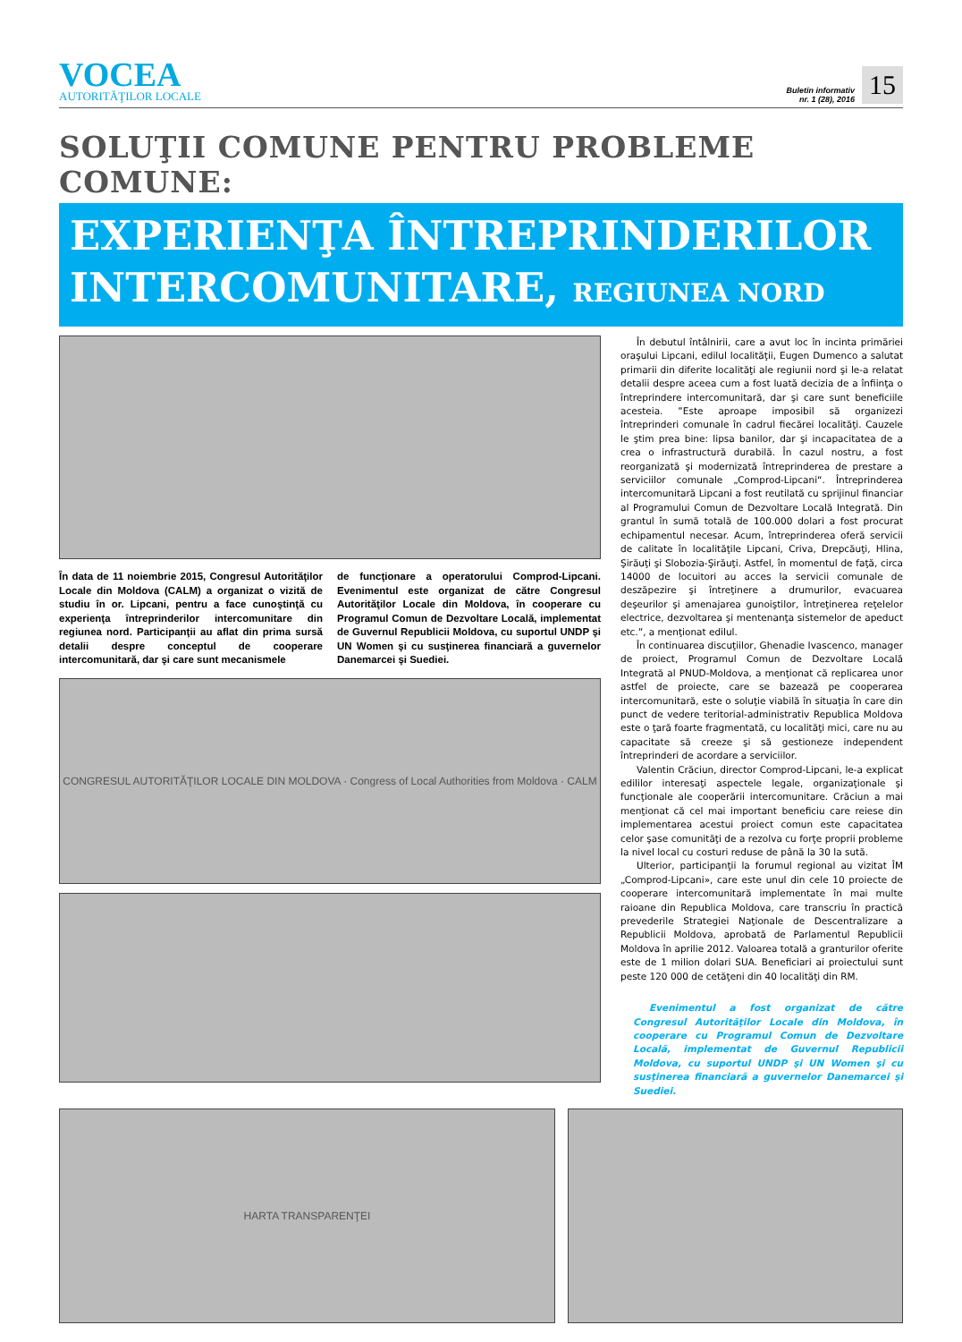VOCEA
AUTORITĂŢILOR LOCALE
Buletin informativ
nr. 1 (28), 2016
15
SOLUŢII COMUNE PENTRU PROBLEME COMUNE:
EXPERIENŢA ÎNTREPRINDERILOR
INTERCOMUNITARE, REGIUNEA NORD
În data de 11 noiembrie 2015, Congresul Autorităţilor Locale din Moldova (CALM) a organizat o vizită de studiu în or. Lipcani, pentru a face cunoştinţă cu experienţa întreprinderilor intercomunitare din regiunea nord. Participanţii au aflat din prima sursă detalii despre conceptul de cooperare intercomunitară, dar şi care sunt mecanismele
de funcţionare a operatorului Comprod-Lipcani. Evenimentul este organizat de către Congresul Autorităţilor Locale din Moldova, în cooperare cu Programul Comun de Dezvoltare Locală, implementat de Guvernul Republicii Moldova, cu suportul UNDP şi UN Women şi cu susţinerea financiară a guvernelor Danemarcei şi Suediei.
CONGRESUL AUTORITĂŢILOR LOCALE DIN MOLDOVA · Congress of Local Authorities from Moldova · CALM
În debutul întâlnirii, care a avut loc în incinta primăriei oraşului Lipcani, edilul localităţii, Eugen Dumenco a salutat primarii din diferite localităţi ale regiunii nord şi le-a relatat detalii despre aceea cum a fost luată decizia de a înfiinţa o întreprindere intercomunitară, dar şi care sunt beneficiile acesteia. ”Este aproape imposibil să organizezi întreprinderi comunale în cadrul fiecărei localităţi. Cauzele le ştim prea bine: lipsa banilor, dar şi incapacitatea de a crea o infrastructură durabilă. În cazul nostru, a fost reorganizată şi modernizată întreprinderea de prestare a serviciilor comunale „Comprod-Lipcani“. Întreprinderea intercomunitară Lipcani a fost reutilată cu sprijinul financiar al Programului Comun de Dezvoltare Locală Integrată. Din grantul în sumă totală de 100.000 dolari a fost procurat echipamentul necesar. Acum, întreprinderea oferă servicii de calitate în localităţile Lipcani, Criva, Drepcăuţi, Hlina, Şirăuţi şi Slobozia-Şirăuţi. Astfel, în momentul de faţă, circa 14000 de locuitori au acces la servicii comunale de deszăpezire şi întreţinere a drumurilor, evacuarea deşeurilor şi amenajarea gunoiştilor, întreţinerea reţelelor electrice, dezvoltarea şi mentenanţa sistemelor de apeduct etc.”, a menţionat edilul.
În continuarea discuţiilor, Ghenadie Ivascenco, manager de proiect, Programul Comun de Dezvoltare Locală Integrată al PNUD-Moldova, a menţionat că replicarea unor astfel de proiecte, care se bazează pe cooperarea intercomunitară, este o soluţie viabilă în situaţia în care din punct de vedere teritorial-administrativ Republica Moldova este o ţară foarte fragmentată, cu localităţi mici, care nu au capacitate să creeze şi să gestioneze independent întreprinderi de acordare a serviciilor.
Valentin Crăciun, director Comprod-Lipcani, le-a explicat edililor interesaţi aspectele legale, organizaţionale şi funcţionale ale cooperării intercomunitare. Crăciun a mai menţionat că cel mai important beneficiu care reiese din implementarea acestui proiect comun este capacitatea celor şase comunităţi de a rezolva cu forţe proprii probleme la nivel local cu costuri reduse de până la 30 la sută.
Ulterior, participanţii la forumul regional au vizitat ÎM „Comprod-Lipcani», care este unul din cele 10 proiecte de cooperare intercomunitară implementate în mai multe raioane din Republica Moldova, care transcriu în practică prevederile Strategiei Naţionale de Descentralizare a Republicii Moldova, aprobată de Parlamentul Republicii Moldova în aprilie 2012. Valoarea totală a granturilor oferite este de 1 milion dolari SUA. Beneficiari ai proiectului sunt peste 120 000 de cetăţeni din 40 localităţi din RM.
Evenimentul a fost organizat de către Congresul Autorităţilor Locale din Moldova, în cooperare cu Programul Comun de Dezvoltare Locală, implementat de Guvernul Republicii Moldova, cu suportul UNDP şi UN Women şi cu susţinerea financiară a guvernelor Danemarcei şi Suediei.
HARTA TRANSPARENŢEI